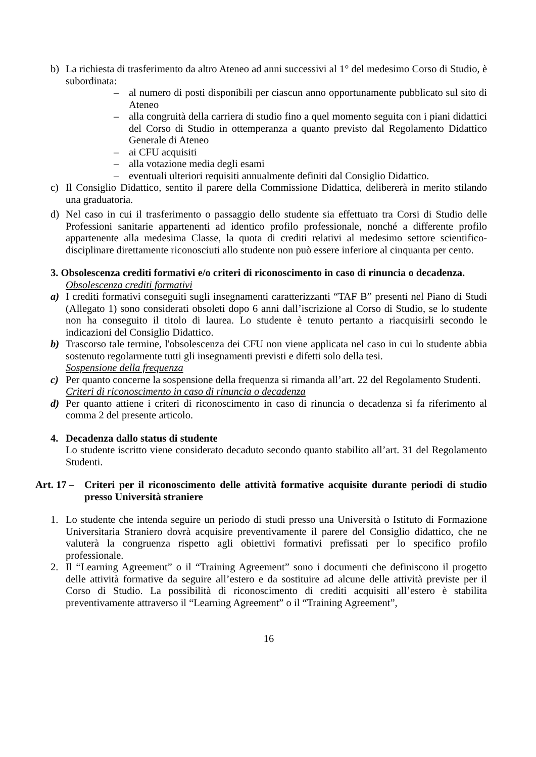b) La richiesta di trasferimento da altro Ateneo ad anni successivi al 1° del medesimo Corso di Studio, è subordinata:
– al numero di posti disponibili per ciascun anno opportunamente pubblicato sul sito di Ateneo
– alla congruità della carriera di studio fino a quel momento seguita con i piani didattici del Corso di Studio in ottemperanza a quanto previsto dal Regolamento Didattico Generale di Ateneo
– ai CFU acquisiti
– alla votazione media degli esami
– eventuali ulteriori requisiti annualmente definiti dal Consiglio Didattico.
c) Il Consiglio Didattico, sentito il parere della Commissione Didattica, delibererà in merito stilando una graduatoria.
d) Nel caso in cui il trasferimento o passaggio dello studente sia effettuato tra Corsi di Studio delle Professioni sanitarie appartenenti ad identico profilo professionale, nonché a differente profilo appartenente alla medesima Classe, la quota di crediti relativi al medesimo settore scientifico-disciplinare direttamente riconosciuti allo studente non può essere inferiore al cinquanta per cento.
3. Obsolescenza crediti formativi e/o criteri di riconoscimento in caso di rinuncia o decadenza.
Obsolescenza crediti formativi
a) I crediti formativi conseguiti sugli insegnamenti caratterizzanti “TAF B” presenti nel Piano di Studi (Allegato 1) sono considerati obsoleti dopo 6 anni dall’iscrizione al Corso di Studio, se lo studente non ha conseguito il titolo di laurea. Lo studente è tenuto pertanto a riacquisirli secondo le indicazioni del Consiglio Didattico.
b) Trascorso tale termine, l'obsolescenza dei CFU non viene applicata nel caso in cui lo studente abbia sostenuto regolarmente tutti gli insegnamenti previsti e difetti solo della tesi.
Sospensione della frequenza
c) Per quanto concerne la sospensione della frequenza si rimanda all’art. 22 del Regolamento Studenti.
Criteri di riconoscimento in caso di rinuncia o decadenza
d) Per quanto attiene i criteri di riconoscimento in caso di rinuncia o decadenza si fa riferimento al comma 2 del presente articolo.
4. Decadenza dallo status di studente
Lo studente iscritto viene considerato decaduto secondo quanto stabilito all’art. 31 del Regolamento Studenti.
Art. 17 –
Criteri per il riconoscimento delle attività formative acquisite durante periodi di studio presso Università straniere
1. Lo studente che intenda seguire un periodo di studi presso una Università o Istituto di Formazione Universitaria Straniero dovrà acquisire preventivamente il parere del Consiglio didattico, che ne valuterà la congruenza rispetto agli obiettivi formativi prefissati per lo specifico profilo professionale.
2. Il “Learning Agreement” o il “Training Agreement” sono i documenti che definiscono il progetto delle attività formative da seguire all’estero e da sostituire ad alcune delle attività previste per il Corso di Studio. La possibilità di riconoscimento di crediti acquisiti all’estero è stabilita preventivamente attraverso il “Learning Agreement” o il “Training Agreement”,
16